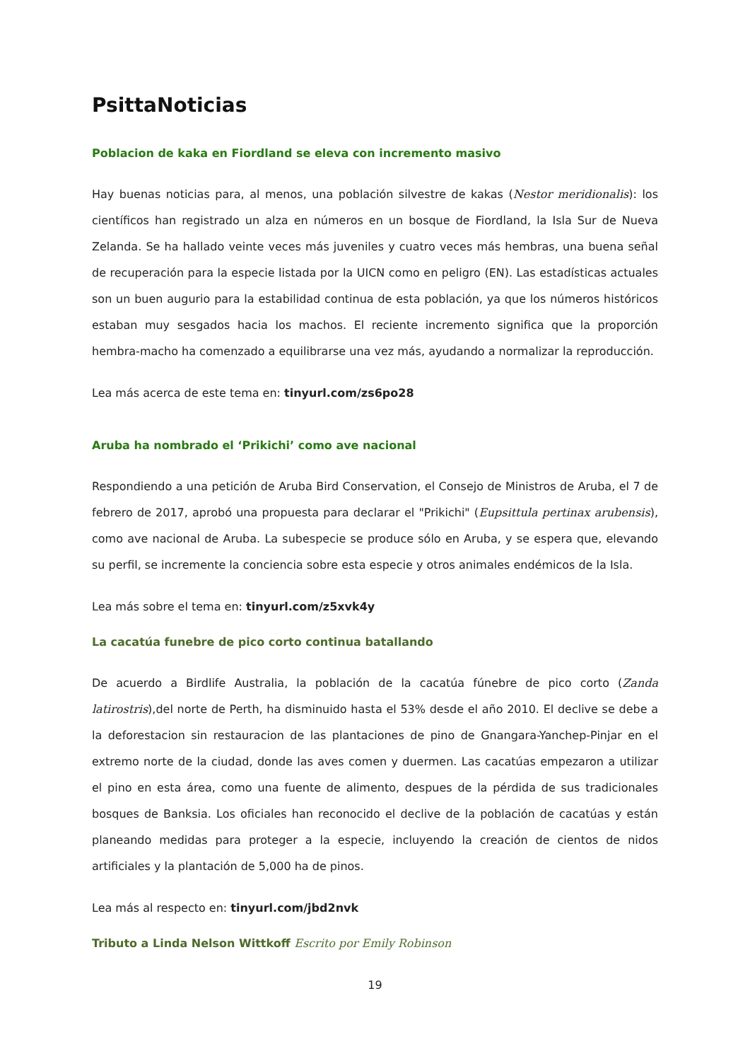PsittaNoticias
Poblacion de kaka en Fiordland se eleva con incremento masivo
Hay buenas noticias para, al menos, una población silvestre de kakas (Nestor meridionalis): los científicos han registrado un alza en números en un bosque de Fiordland, la Isla Sur de Nueva Zelanda. Se ha hallado veinte veces más juveniles y cuatro veces más hembras, una buena señal de recuperación para la especie listada por la UICN como en peligro (EN). Las estadísticas actuales son un buen augurio para la estabilidad continua de esta población, ya que los números históricos estaban muy sesgados hacia los machos. El reciente incremento significa que la proporción hembra-macho ha comenzado a equilibrarse una vez más, ayudando a normalizar la reproducción.
Lea más acerca de este tema en: tinyurl.com/zs6po28
Aruba ha nombrado el ‘Prikichi’ como ave nacional
Respondiendo a una petición de Aruba Bird Conservation, el Consejo de Ministros de Aruba, el 7 de febrero de 2017, aprobó una propuesta para declarar el "Prikichi" (Eupsittula pertinax arubensis), como ave nacional de Aruba. La subespecie se produce sólo en Aruba, y se espera que, elevando su perfil, se incremente la conciencia sobre esta especie y otros animales endémicos de la Isla.
Lea más sobre el tema en: tinyurl.com/z5xvk4y
La cacatúa funebre de pico corto continua batallando
De acuerdo a Birdlife Australia, la población de la cacatúa fúnebre de pico corto (Zanda latirostris),del norte de Perth, ha disminuido hasta el 53% desde el año 2010. El declive se debe a la deforestacion sin restauracion de las plantaciones de pino de Gnangara-Yanchep-Pinjar en el extremo norte de la ciudad, donde las aves comen y duermen. Las cacatúas empezaron a utilizar el pino en esta área, como una fuente de alimento, despues de la pérdida de sus tradicionales bosques de Banksia. Los oficiales han reconocido el declive de la población de cacatúas y están planeando medidas para proteger a la especie, incluyendo la creación de cientos de nidos artificiales y la plantación de 5,000 ha de pinos.
Lea más al respecto en: tinyurl.com/jbd2nvk
Tributo a Linda Nelson Wittkoff Escrito por Emily Robinson
19